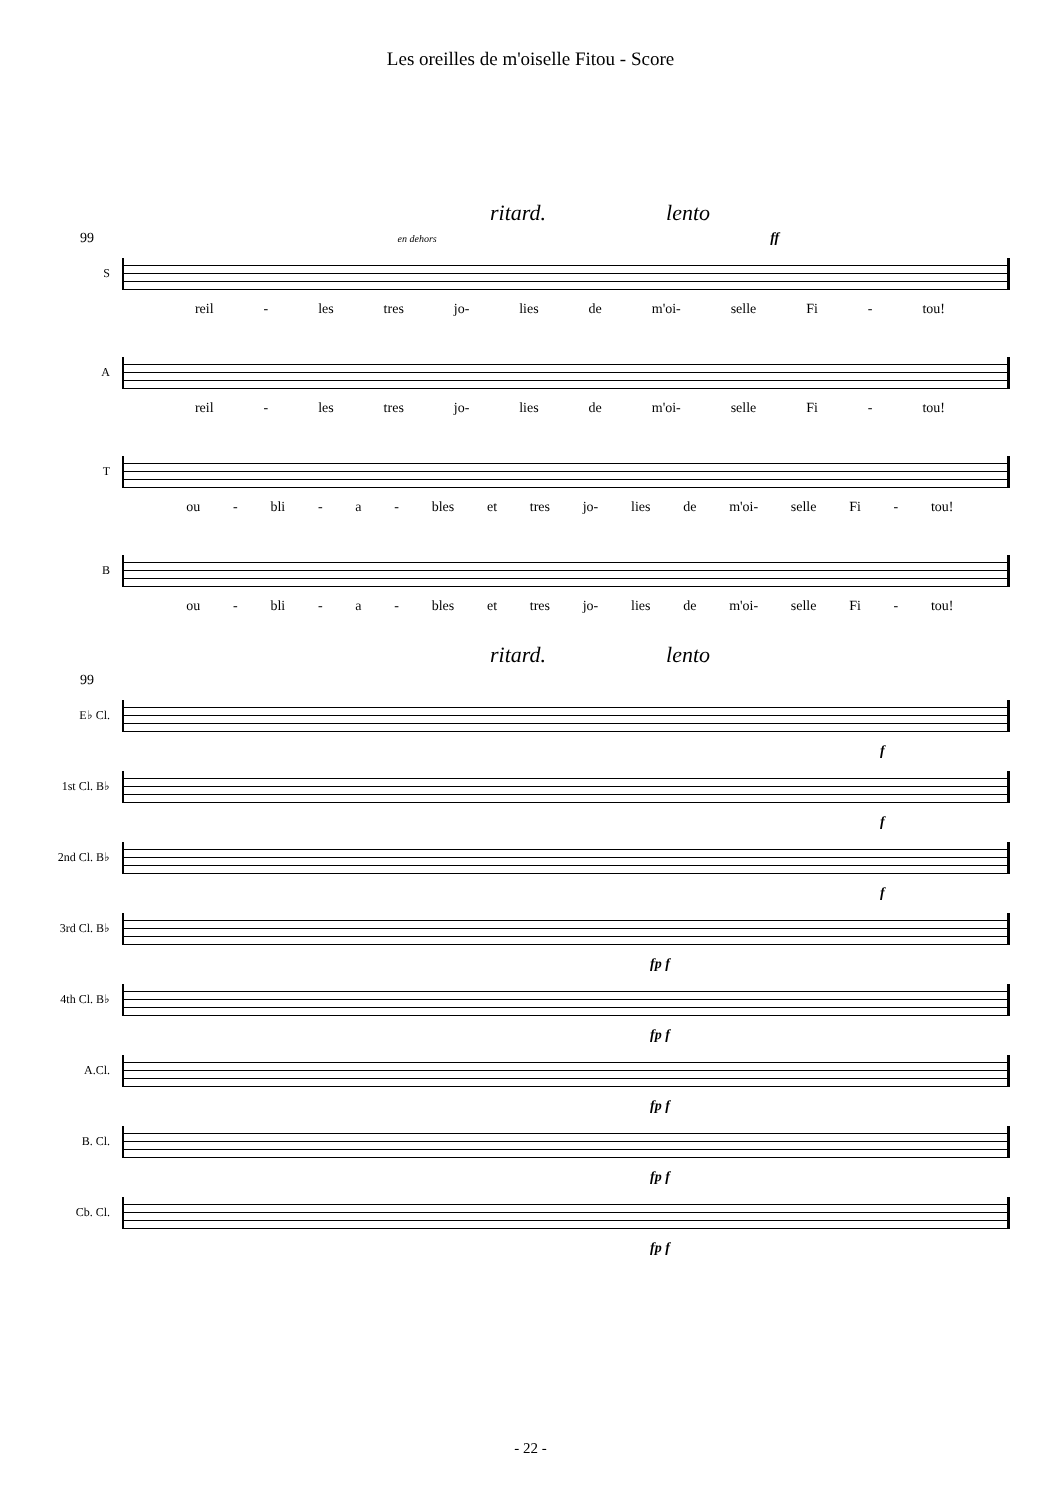Les oreilles de m'oiselle Fitou - Score
ritard. lento
99 en dehors ff
S
reil - les tres jo- lies de m'oi- selle Fi - tou!
A
reil - les tres jo- lies de m'oi- selle Fi - tou!
T
ou - bli - a - bles et tres jo- lies de m'oi- selle Fi - tou!
B
ou - bli - a - bles et tres jo- lies de m'oi- selle Fi - tou!
ritard. lento
99
E♭ Cl.
f
1st Cl. B♭
f
2nd Cl. B♭
f
3rd Cl. B♭
fp f
4th Cl. B♭
fp f
A.Cl.
fp f
B. Cl.
fp f
Cb. Cl.
fp f
- 22 -